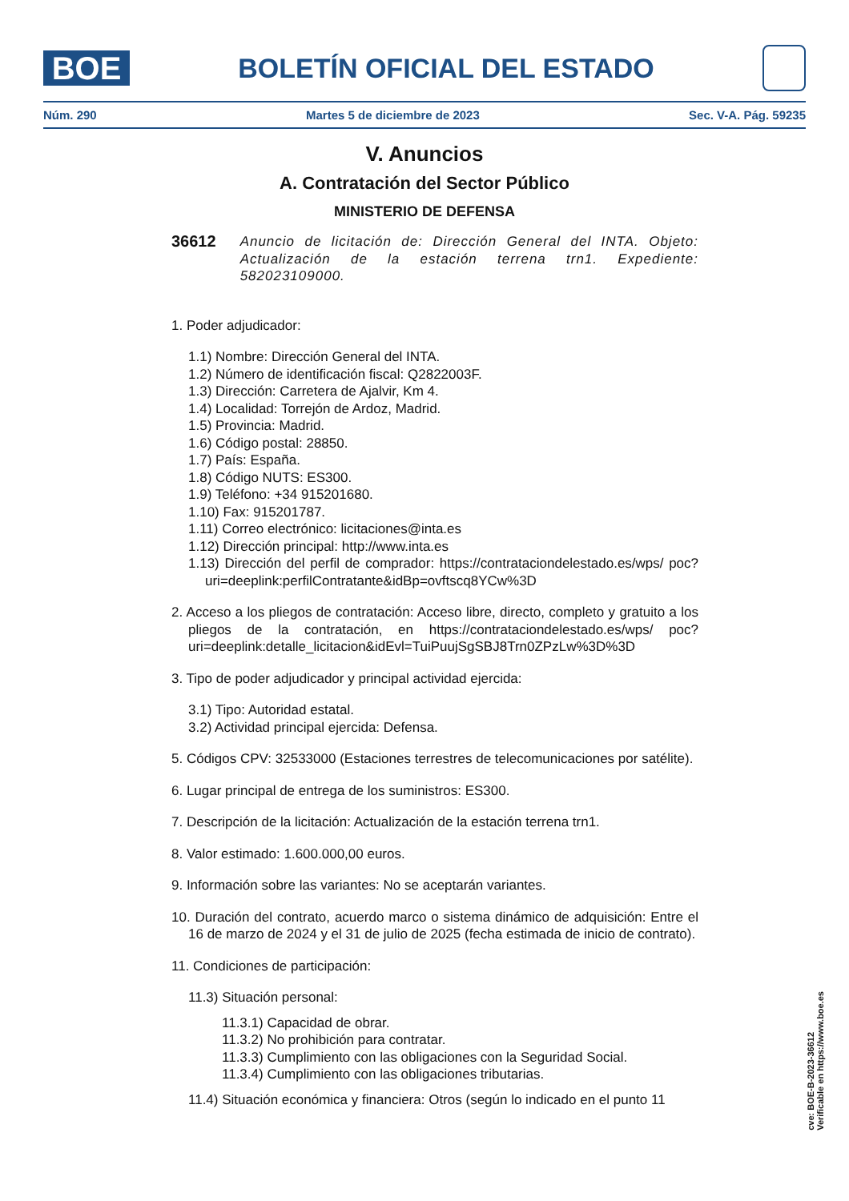BOE
BOLETÍN OFICIAL DEL ESTADO
Núm. 290 Martes 5 de diciembre de 2023 Sec. V-A. Pág. 59235
V. Anuncios
A. Contratación del Sector Público
MINISTERIO DE DEFENSA
36612 Anuncio de licitación de: Dirección General del INTA. Objeto: Actualización de la estación terrena trn1. Expediente: 582023109000.
1. Poder adjudicador:
1.1) Nombre: Dirección General del INTA.
1.2) Número de identificación fiscal: Q2822003F.
1.3) Dirección: Carretera de Ajalvir, Km 4.
1.4) Localidad: Torrejón de Ardoz, Madrid.
1.5) Provincia: Madrid.
1.6) Código postal: 28850.
1.7) País: España.
1.8) Código NUTS: ES300.
1.9) Teléfono: +34 915201680.
1.10) Fax: 915201787.
1.11) Correo electrónico: licitaciones@inta.es
1.12) Dirección principal: http://www.inta.es
1.13) Dirección del perfil de comprador: https://contrataciondelestado.es/wps/ poc?uri=deeplink:perfilContratante&idBp=ovftscq8YCw%3D
2. Acceso a los pliegos de contratación: Acceso libre, directo, completo y gratuito a los pliegos de la contratación, en https://contrataciondelestado.es/wps/ poc?uri=deeplink:detalle_licitacion&idEvl=TuiPuujSgSBJ8Trn0ZPzLw%3D%3D
3. Tipo de poder adjudicador y principal actividad ejercida:
3.1) Tipo: Autoridad estatal.
3.2) Actividad principal ejercida: Defensa.
5. Códigos CPV: 32533000 (Estaciones terrestres de telecomunicaciones por satélite).
6. Lugar principal de entrega de los suministros: ES300.
7. Descripción de la licitación: Actualización de la estación terrena trn1.
8. Valor estimado: 1.600.000,00 euros.
9. Información sobre las variantes: No se aceptarán variantes.
10. Duración del contrato, acuerdo marco o sistema dinámico de adquisición: Entre el 16 de marzo de 2024 y el 31 de julio de 2025 (fecha estimada de inicio de contrato).
11. Condiciones de participación:
11.3) Situación personal:
11.3.1) Capacidad de obrar.
11.3.2) No prohibición para contratar.
11.3.3) Cumplimiento con las obligaciones con la Seguridad Social.
11.3.4) Cumplimiento con las obligaciones tributarias.
11.4) Situación económica y financiera: Otros (según lo indicado en el punto 11
cve: BOE-B-2023-36612
Verificable en https://www.boe.es